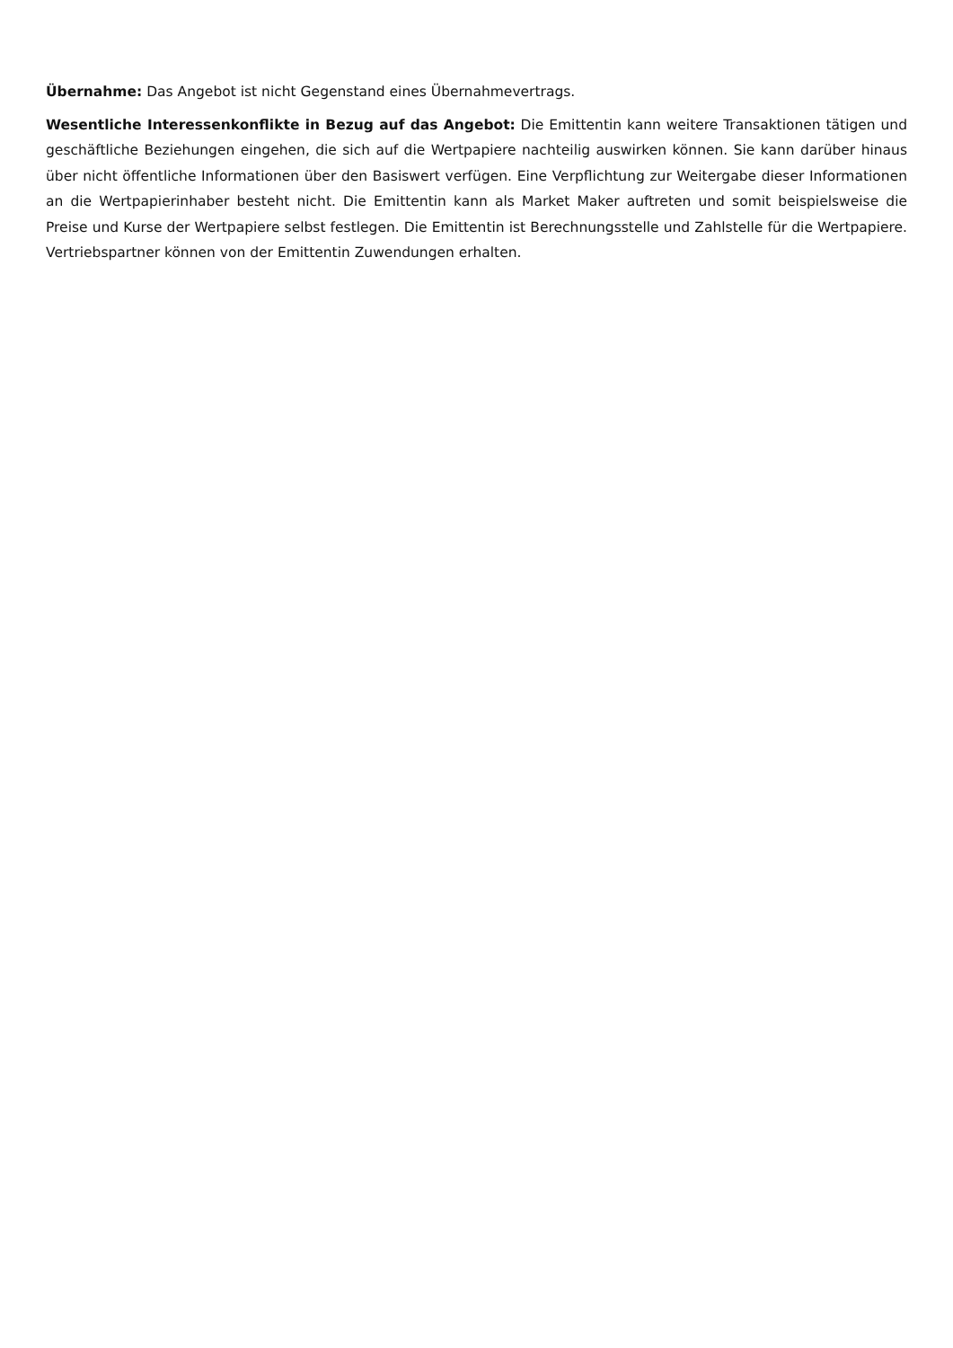Übernahme: Das Angebot ist nicht Gegenstand eines Übernahmevertrags.
Wesentliche Interessenkonflikte in Bezug auf das Angebot: Die Emittentin kann weitere Transaktionen tätigen und geschäftliche Beziehungen eingehen, die sich auf die Wertpapiere nachteilig auswirken können. Sie kann darüber hinaus über nicht öffentliche Informationen über den Basiswert verfügen. Eine Verpflichtung zur Weitergabe dieser Informationen an die Wertpapierinhaber besteht nicht. Die Emittentin kann als Market Maker auftreten und somit beispielsweise die Preise und Kurse der Wertpapiere selbst festlegen. Die Emittentin ist Berechnungsstelle und Zahlstelle für die Wertpapiere. Vertriebspartner können von der Emittentin Zuwendungen erhalten.